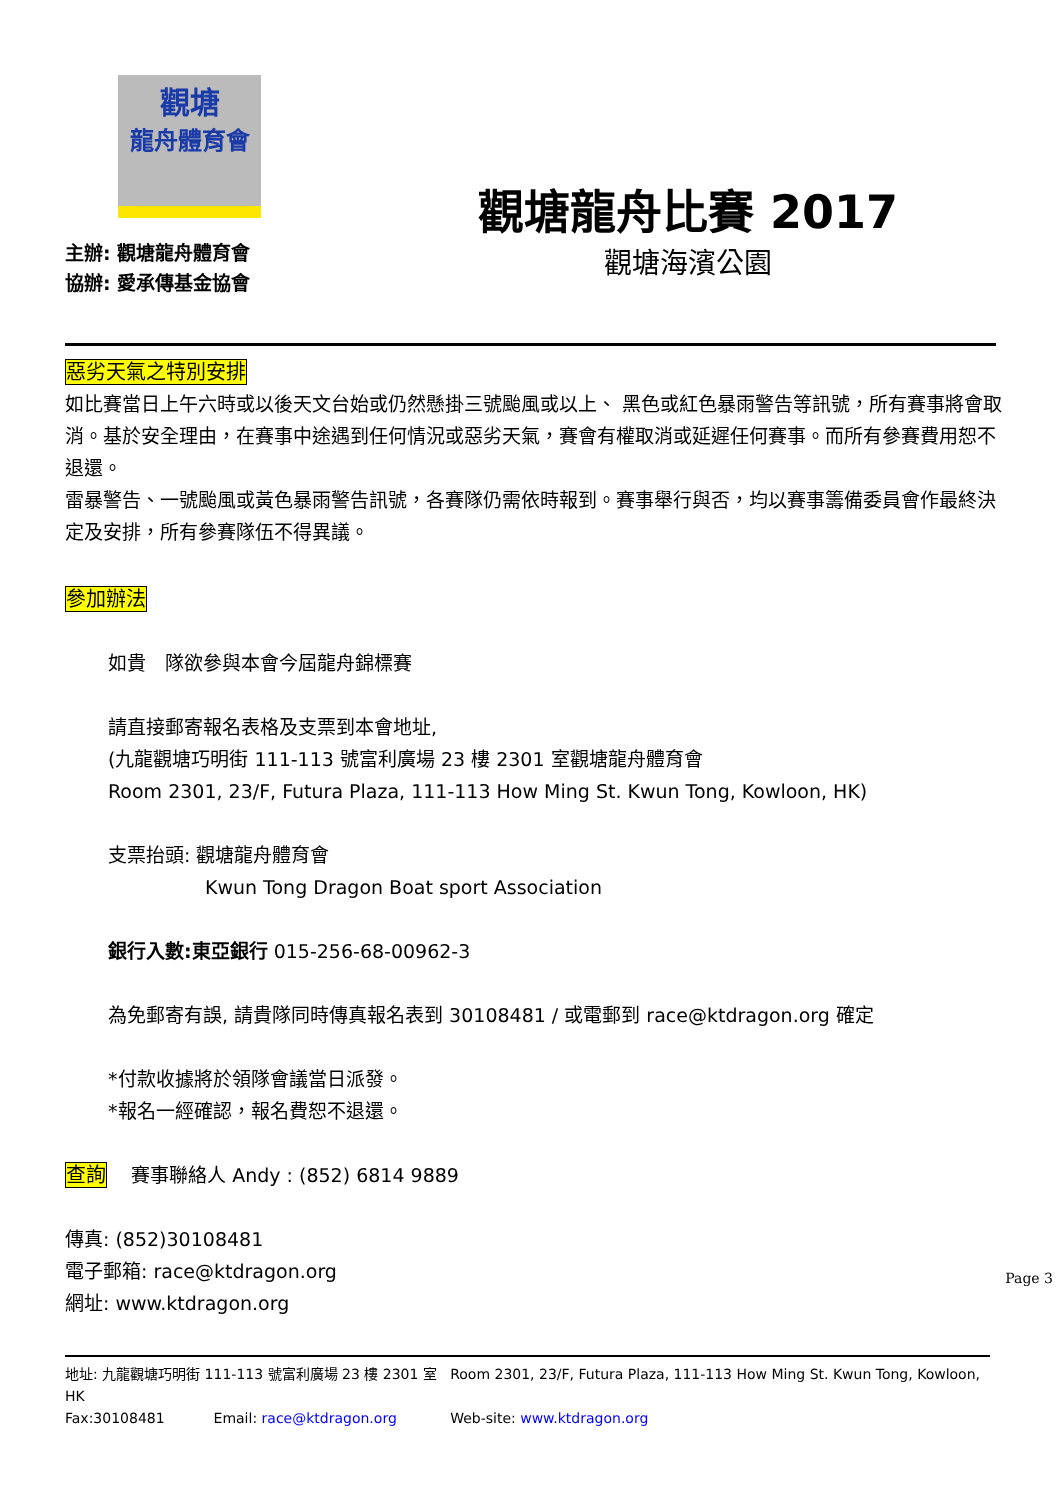觀塘
龍舟體育會
主辦: 觀塘龍舟體育會
協辦: 愛承傳基金協會
觀塘龍舟比賽 2017
觀塘海濱公園
惡劣天氣之特別安排
如比賽當日上午六時或以後天文台始或仍然懸掛三號颱風或以上、 黑色或紅色暴雨警告等訊號，所有賽事將會取消。基於安全理由，在賽事中途遇到任何情況或惡劣天氣，賽會有權取消或延遲任何賽事。而所有參賽費用恕不退還。
雷暴警告、一號颱風或黃色暴雨警告訊號，各賽隊仍需依時報到。賽事舉行與否，均以賽事籌備委員會作最終決定及安排，所有參賽隊伍不得異議。
參加辦法
如貴　隊欲參與本會今屆龍舟錦標賽
請直接郵寄報名表格及支票到本會地址,
(九龍觀塘巧明街 111-113 號富利廣場 23 樓 2301 室觀塘龍舟體育會
Room 2301, 23/F, Futura Plaza, 111-113 How Ming St. Kwun Tong, Kowloon, HK)
支票抬頭: 觀塘龍舟體育會
Kwun Tong Dragon Boat sport Association
銀行入數:東亞銀行 015-256-68-00962-3
為免郵寄有誤, 請貴隊同時傳真報名表到 30108481 / 或電郵到 race@ktdragon.org 確定
*付款收據將於領隊會議當日派發。
*報名一經確認，報名費恕不退還。
查詢 賽事聯絡人 Andy : (852) 6814 9889
傳真: (852)30108481
電子郵箱: race@ktdragon.org
網址: www.ktdragon.org
Page 3
地址: 九龍觀塘巧明街 111-113 號富利廣場 23 樓 2301 室 Room 2301, 23/F, Futura Plaza, 111-113 How Ming St. Kwun Tong, Kowloon, HK
Fax:30108481 Email: race@ktdragon.org Web-site: www.ktdragon.org